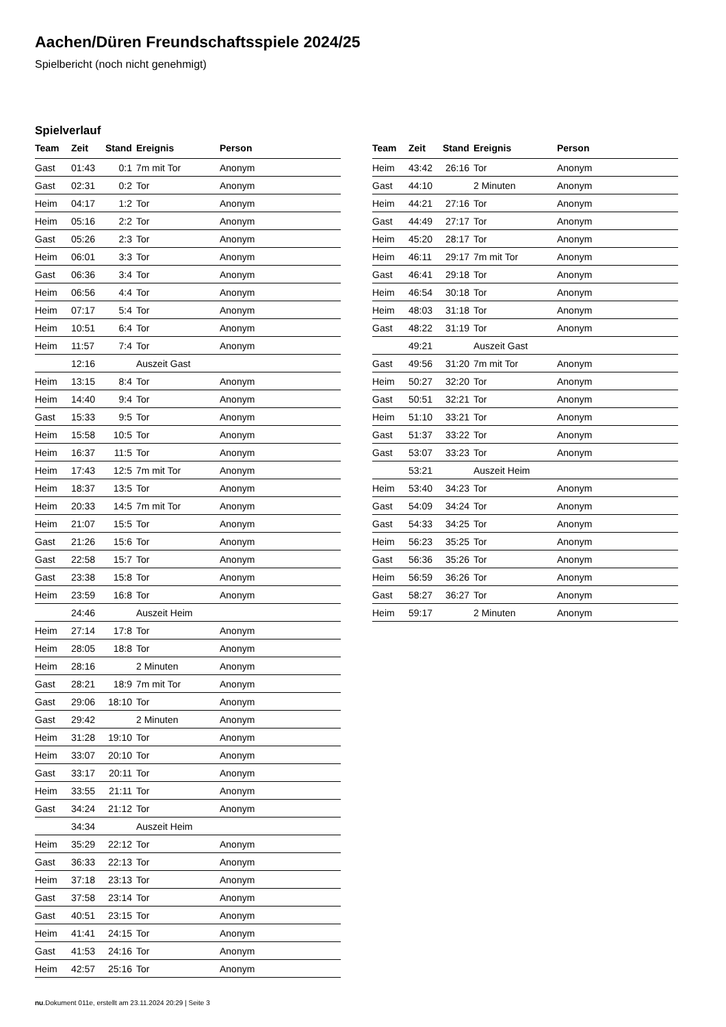Aachen/Düren Freundschaftsspiele 2024/25
Spielbericht (noch nicht genehmigt)
Spielverlauf
| Team | Zeit | Stand | Ereignis | Person |
| --- | --- | --- | --- | --- |
| Gast | 01:43 | 0:1 | 7m mit Tor | Anonym |
| Gast | 02:31 | 0:2 | Tor | Anonym |
| Heim | 04:17 | 1:2 | Tor | Anonym |
| Heim | 05:16 | 2:2 | Tor | Anonym |
| Gast | 05:26 | 2:3 | Tor | Anonym |
| Heim | 06:01 | 3:3 | Tor | Anonym |
| Gast | 06:36 | 3:4 | Tor | Anonym |
| Heim | 06:56 | 4:4 | Tor | Anonym |
| Heim | 07:17 | 5:4 | Tor | Anonym |
| Heim | 10:51 | 6:4 | Tor | Anonym |
| Heim | 11:57 | 7:4 | Tor | Anonym |
| | 12:16 | | Auszeit Gast | |
| Heim | 13:15 | 8:4 | Tor | Anonym |
| Heim | 14:40 | 9:4 | Tor | Anonym |
| Gast | 15:33 | 9:5 | Tor | Anonym |
| Heim | 15:58 | 10:5 | Tor | Anonym |
| Heim | 16:37 | 11:5 | Tor | Anonym |
| Heim | 17:43 | 12:5 | 7m mit Tor | Anonym |
| Heim | 18:37 | 13:5 | Tor | Anonym |
| Heim | 20:33 | 14:5 | 7m mit Tor | Anonym |
| Heim | 21:07 | 15:5 | Tor | Anonym |
| Gast | 21:26 | 15:6 | Tor | Anonym |
| Gast | 22:58 | 15:7 | Tor | Anonym |
| Gast | 23:38 | 15:8 | Tor | Anonym |
| Heim | 23:59 | 16:8 | Tor | Anonym |
| | 24:46 | | Auszeit Heim | |
| Heim | 27:14 | 17:8 | Tor | Anonym |
| Heim | 28:05 | 18:8 | Tor | Anonym |
| Heim | 28:16 | | 2 Minuten | Anonym |
| Gast | 28:21 | 18:9 | 7m mit Tor | Anonym |
| Gast | 29:06 | 18:10 | Tor | Anonym |
| Gast | 29:42 | | 2 Minuten | Anonym |
| Heim | 31:28 | 19:10 | Tor | Anonym |
| Heim | 33:07 | 20:10 | Tor | Anonym |
| Gast | 33:17 | 20:11 | Tor | Anonym |
| Heim | 33:55 | 21:11 | Tor | Anonym |
| Gast | 34:24 | 21:12 | Tor | Anonym |
| | 34:34 | | Auszeit Heim | |
| Heim | 35:29 | 22:12 | Tor | Anonym |
| Gast | 36:33 | 22:13 | Tor | Anonym |
| Heim | 37:18 | 23:13 | Tor | Anonym |
| Gast | 37:58 | 23:14 | Tor | Anonym |
| Gast | 40:51 | 23:15 | Tor | Anonym |
| Heim | 41:41 | 24:15 | Tor | Anonym |
| Gast | 41:53 | 24:16 | Tor | Anonym |
| Heim | 42:57 | 25:16 | Tor | Anonym |
| Team | Zeit | Stand | Ereignis | Person |
| --- | --- | --- | --- | --- |
| Heim | 43:42 | 26:16 | Tor | Anonym |
| Gast | 44:10 | | 2 Minuten | Anonym |
| Heim | 44:21 | 27:16 | Tor | Anonym |
| Gast | 44:49 | 27:17 | Tor | Anonym |
| Heim | 45:20 | 28:17 | Tor | Anonym |
| Heim | 46:11 | 29:17 | 7m mit Tor | Anonym |
| Gast | 46:41 | 29:18 | Tor | Anonym |
| Heim | 46:54 | 30:18 | Tor | Anonym |
| Heim | 48:03 | 31:18 | Tor | Anonym |
| Gast | 48:22 | 31:19 | Tor | Anonym |
| | 49:21 | | Auszeit Gast | |
| Gast | 49:56 | 31:20 | 7m mit Tor | Anonym |
| Heim | 50:27 | 32:20 | Tor | Anonym |
| Gast | 50:51 | 32:21 | Tor | Anonym |
| Heim | 51:10 | 33:21 | Tor | Anonym |
| Gast | 51:37 | 33:22 | Tor | Anonym |
| Gast | 53:07 | 33:23 | Tor | Anonym |
| | 53:21 | | Auszeit Heim | |
| Heim | 53:40 | 34:23 | Tor | Anonym |
| Gast | 54:09 | 34:24 | Tor | Anonym |
| Gast | 54:33 | 34:25 | Tor | Anonym |
| Heim | 56:23 | 35:25 | Tor | Anonym |
| Gast | 56:36 | 35:26 | Tor | Anonym |
| Heim | 56:59 | 36:26 | Tor | Anonym |
| Gast | 58:27 | 36:27 | Tor | Anonym |
| Heim | 59:17 | | 2 Minuten | Anonym |
nu.Dokument 011e, erstellt am 23.11.2024 20:29 | Seite 3